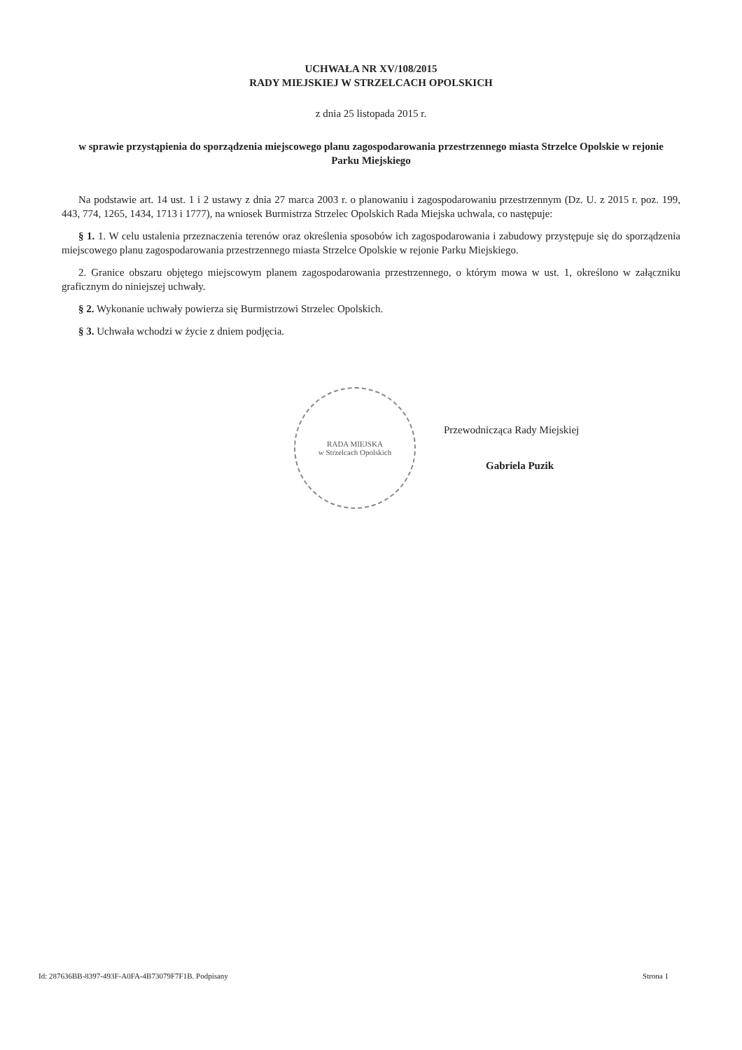UCHWAŁA NR XV/108/2015
RADY MIEJSKIEJ W STRZELCACH OPOLSKICH
z dnia 25 listopada 2015 r.
w sprawie przystąpienia do sporządzenia miejscowego planu zagospodarowania przestrzennego miasta Strzelce Opolskie w rejonie Parku Miejskiego
Na podstawie art. 14 ust. 1 i 2 ustawy z dnia 27 marca 2003 r. o planowaniu i zagospodarowaniu przestrzennym (Dz. U. z 2015 r. poz. 199, 443, 774, 1265, 1434, 1713 i 1777), na wniosek Burmistrza Strzelec Opolskich Rada Miejska uchwala, co następuje:
§ 1. 1. W celu ustalenia przeznaczenia terenów oraz określenia sposobów ich zagospodarowania i zabudowy przystępuje się do sporządzenia miejscowego planu zagospodarowania przestrzennego miasta Strzelce Opolskie w rejonie Parku Miejskiego.
2. Granice obszaru objętego miejscowym planem zagospodarowania przestrzennego, o którym mowa w ust. 1, określono w załączniku graficznym do niniejszej uchwały.
§ 2. Wykonanie uchwały powierza się Burmistrzowi Strzelec Opolskich.
§ 3. Uchwała wchodzi w życie z dniem podjęcia.
RADA MIEJSKA
w Strzelcach Opolskich
Przewodnicząca Rady Miejskiej
Gabriela Puzik
Id: 287636BB-8397-493F-A0FA-4B73079F7F1B. Podpisany Strona 1